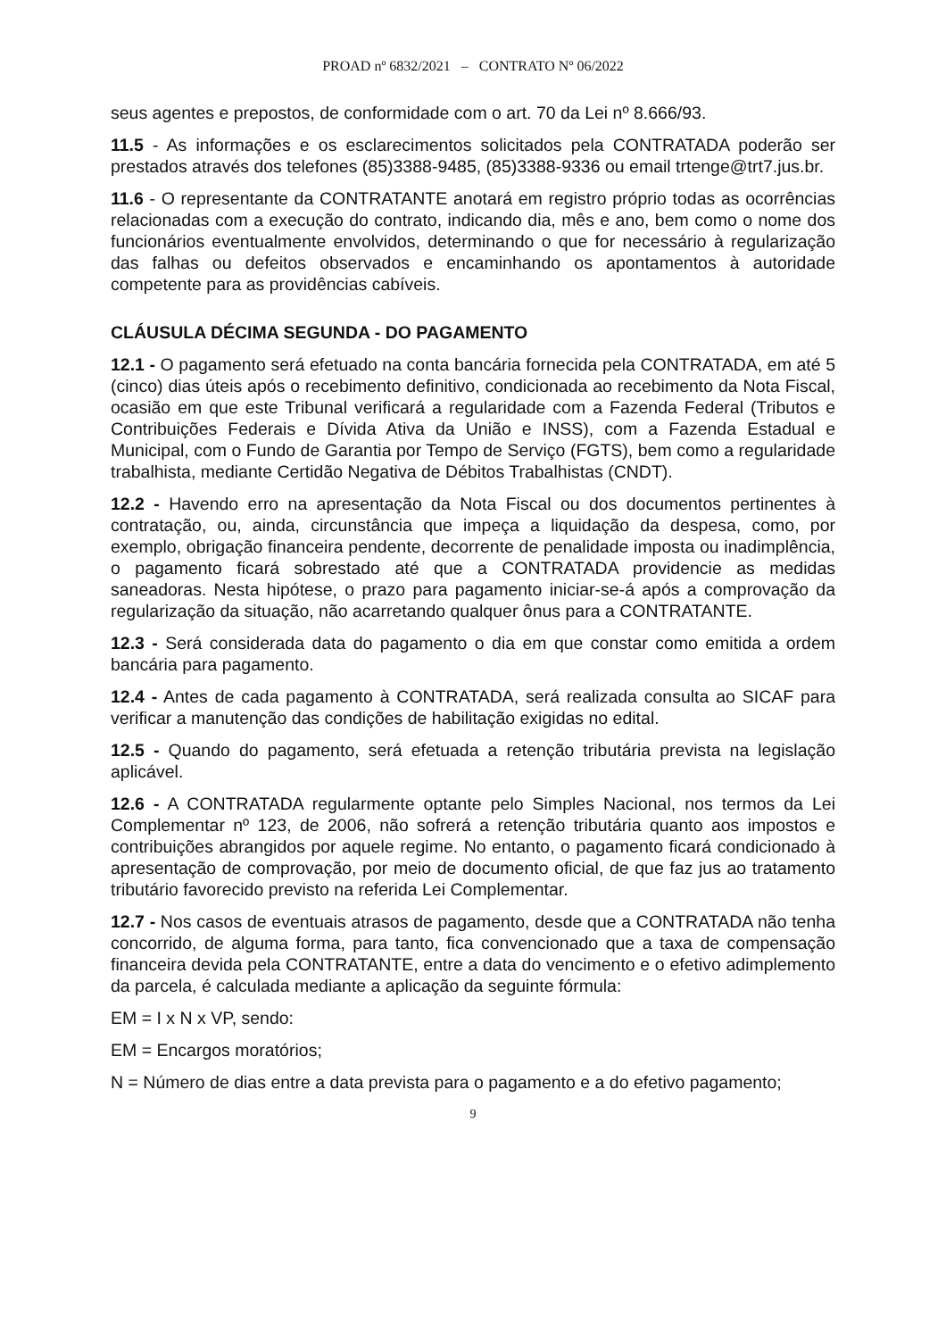PROAD nº 6832/2021 – CONTRATO Nº 06/2022
seus agentes e prepostos, de conformidade com o art. 70 da Lei nº 8.666/93.
11.5 - As informações e os esclarecimentos solicitados pela CONTRATADA poderão ser prestados através dos telefones (85)3388-9485, (85)3388-9336 ou email trtenge@trt7.jus.br.
11.6 - O representante da CONTRATANTE anotará em registro próprio todas as ocorrências relacionadas com a execução do contrato, indicando dia, mês e ano, bem como o nome dos funcionários eventualmente envolvidos, determinando o que for necessário à regularização das falhas ou defeitos observados e encaminhando os apontamentos à autoridade competente para as providências cabíveis.
CLÁUSULA DÉCIMA SEGUNDA - DO PAGAMENTO
12.1 - O pagamento será efetuado na conta bancária fornecida pela CONTRATADA, em até 5 (cinco) dias úteis após o recebimento definitivo, condicionada ao recebimento da Nota Fiscal, ocasião em que este Tribunal verificará a regularidade com a Fazenda Federal (Tributos e Contribuições Federais e Dívida Ativa da União e INSS), com a Fazenda Estadual e Municipal, com o Fundo de Garantia por Tempo de Serviço (FGTS), bem como a regularidade trabalhista, mediante Certidão Negativa de Débitos Trabalhistas (CNDT).
12.2 - Havendo erro na apresentação da Nota Fiscal ou dos documentos pertinentes à contratação, ou, ainda, circunstância que impeça a liquidação da despesa, como, por exemplo, obrigação financeira pendente, decorrente de penalidade imposta ou inadimplência, o pagamento ficará sobrestado até que a CONTRATADA providencie as medidas saneadoras. Nesta hipótese, o prazo para pagamento iniciar-se-á após a comprovação da regularização da situação, não acarretando qualquer ônus para a CONTRATANTE.
12.3 - Será considerada data do pagamento o dia em que constar como emitida a ordem bancária para pagamento.
12.4 - Antes de cada pagamento à CONTRATADA, será realizada consulta ao SICAF para verificar a manutenção das condições de habilitação exigidas no edital.
12.5 - Quando do pagamento, será efetuada a retenção tributária prevista na legislação aplicável.
12.6 - A CONTRATADA regularmente optante pelo Simples Nacional, nos termos da Lei Complementar nº 123, de 2006, não sofrerá a retenção tributária quanto aos impostos e contribuições abrangidos por aquele regime. No entanto, o pagamento ficará condicionado à apresentação de comprovação, por meio de documento oficial, de que faz jus ao tratamento tributário favorecido previsto na referida Lei Complementar.
12.7 - Nos casos de eventuais atrasos de pagamento, desde que a CONTRATADA não tenha concorrido, de alguma forma, para tanto, fica convencionado que a taxa de compensação financeira devida pela CONTRATANTE, entre a data do vencimento e o efetivo adimplemento da parcela, é calculada mediante a aplicação da seguinte fórmula:
EM = I x N x VP, sendo:
EM = Encargos moratórios;
N = Número de dias entre a data prevista para o pagamento e a do efetivo pagamento;
9